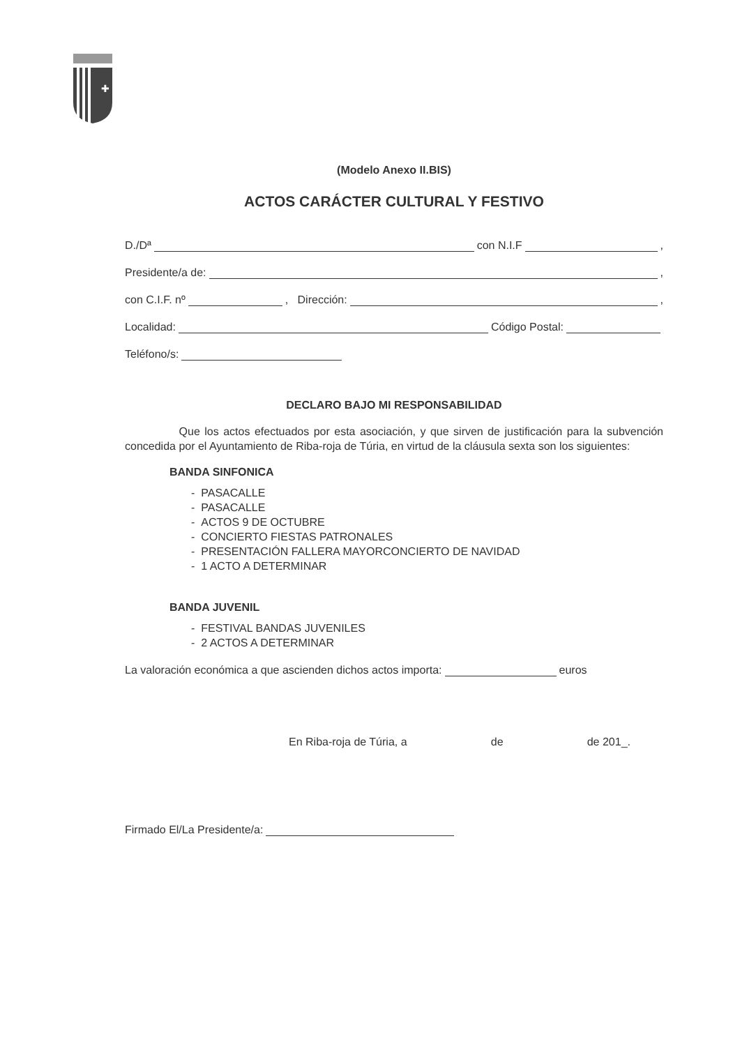✚
(Modelo Anexo II.BIS)
ACTOS CARÁCTER CULTURAL Y FESTIVO
D./Dª con N.I.F ,
Presidente/a de: ,
con C.I.F. nº , Dirección: ,
Localidad: Código Postal:
Teléfono/s:
DECLARO BAJO MI RESPONSABILIDAD
Que los actos efectuados por esta asociación, y que sirven de justificación para la subvención concedida por el Ayuntamiento de Riba-roja de Túria, en virtud de la cláusula sexta son los siguientes:
BANDA SINFONICA
- PASACALLE
- PASACALLE
- ACTOS 9 DE OCTUBRE
- CONCIERTO FIESTAS PATRONALES
- PRESENTACIÓN FALLERA MAYORCONCIERTO DE NAVIDAD
- 1 ACTO A DETERMINAR
BANDA JUVENIL
- FESTIVAL BANDAS JUVENILES
- 2 ACTOS A DETERMINAR
La valoración económica a que ascienden dichos actos importa: euros
En Riba-roja de Túria, a de de 201_.
Firmado El/La Presidente/a: